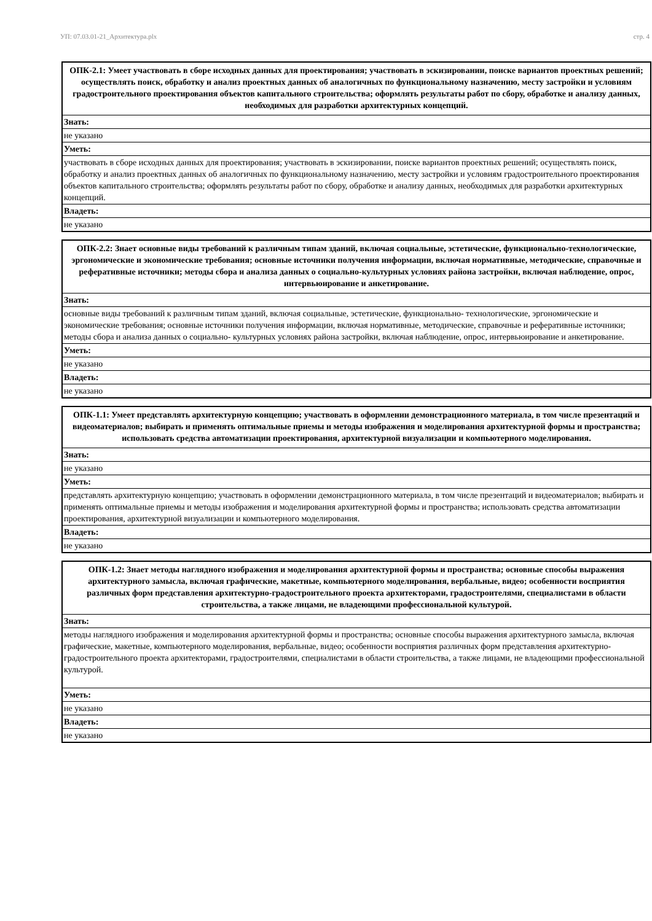УП: 07.03.01-21_Архитектура.plx стр. 4
| ОПК-2.1: Умеет участвовать в сборе исходных данных для проектирования; участвовать в эскизировании, поиске вариантов проектных решений; осуществлять поиск, обработку и анализ проектных данных об аналогичных по функциональному назначению, месту застройки и условиям градостроительного проектирования объектов капитального строительства; оформлять результаты работ по сбору, обработке и анализу данных, необходимых для разработки архитектурных концепций. |
| --- |
| Знать: |
| не указано |
| Уметь: |
| участвовать в сборе исходных данных для проектирования; участвовать в эскизировании, поиске вариантов проектных решений; осуществлять поиск, обработку и анализ проектных данных об аналогичных по функциональному назначению, месту застройки и условиям градостроительного проектирования объектов капитального строительства; оформлять результаты работ по сбору, обработке и анализу данных, необходимых для разработки архитектурных концепций. |
| Владеть: |
| не указано |
| ОПК-2.2: Знает основные виды требований к различным типам зданий, включая социальные, эстетические, функционально-технологические, эргономические и экономические требования; основные источники получения информации, включая нормативные, методические, справочные и реферативные источники; методы сбора и анализа данных о социально-культурных условиях района застройки, включая наблюдение, опрос, интервьюирование и анкетирование. |
| --- |
| Знать: |
| основные виды требований к различным типам зданий, включая социальные, эстетические, функционально- технологические, эргономические и экономические требования; основные источники получения информации, включая нормативные, методические, справочные и реферативные источники; методы сбора и анализа данных о социально- культурных условиях района застройки, включая наблюдение, опрос, интервьюирование и анкетирование. |
| Уметь: |
| не указано |
| Владеть: |
| не указано |
| ОПК-1.1: Умеет представлять архитектурную концепцию; участвовать в оформлении демонстрационного материала, в том числе презентаций и видеоматериалов; выбирать и применять оптимальные приемы и методы изображения и моделирования архитектурной формы и пространства; использовать средства автоматизации проектирования, архитектурной визуализации и компьютерного моделирования. |
| --- |
| Знать: |
| не указано |
| Уметь: |
| представлять архитектурную концепцию; участвовать в оформлении демонстрационного материала, в том числе презентаций и видеоматериалов; выбирать и применять оптимальные приемы и методы изображения и моделирования архитектурной формы и пространства; использовать средства автоматизации проектирования, архитектурной визуализации и компьютерного моделирования. |
| Владеть: |
| не указано |
| ОПК-1.2: Знает методы наглядного изображения и моделирования архитектурной формы и пространства; основные способы выражения архитектурного замысла, включая графические, макетные, компьютерного моделирования, вербальные, видео; особенности восприятия различных форм представления архитектурно-градостроительного проекта архитекторами, градостроителями, специалистами в области строительства, а также лицами, не владеющими профессиональной культурой. |
| --- |
| Знать: |
| методы наглядного изображения и моделирования архитектурной формы и пространства; основные способы выражения архитектурного замысла, включая графические, макетные, компьютерного моделирования, вербальные, видео; особенности восприятия различных форм представления архитектурно-градостроительного проекта архитекторами, градостроителями, специалистами в области строительства, а также лицами, не владеющими профессиональной культурой. |
| Уметь: |
| не указано |
| Владеть: |
| не указано |